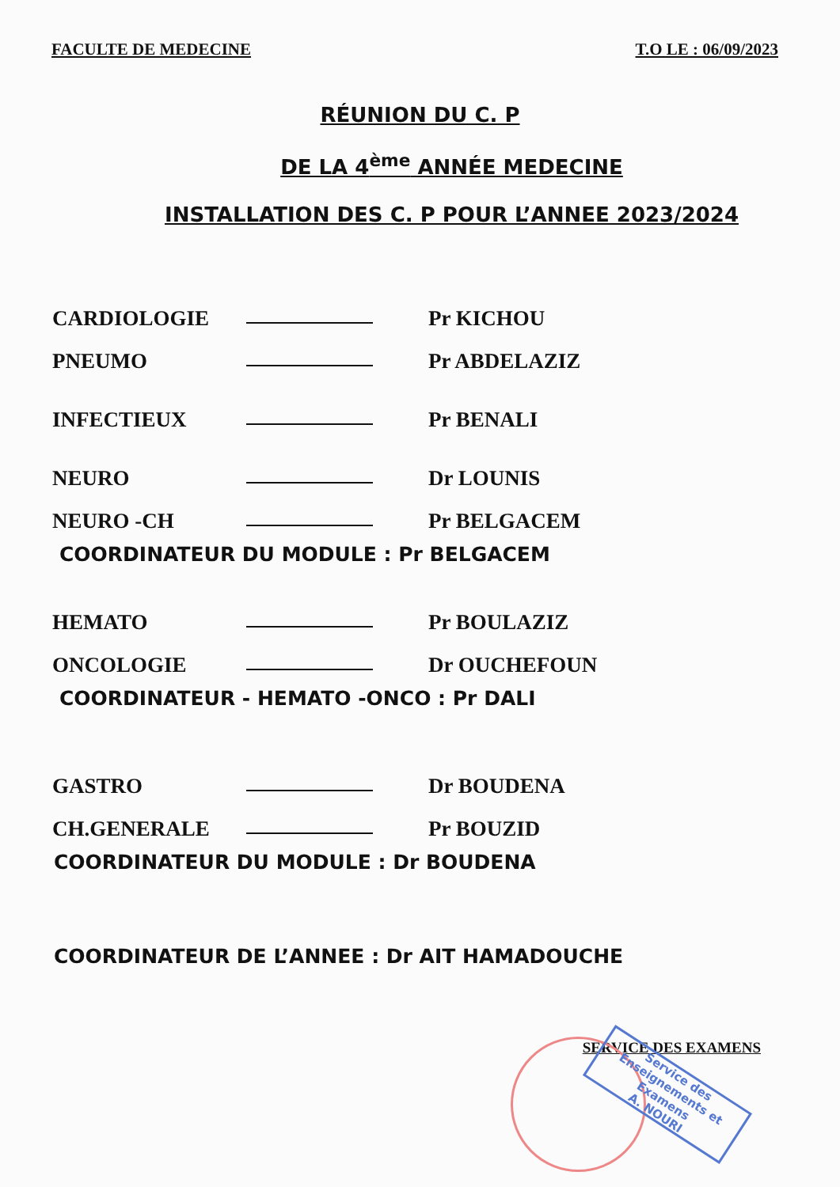FACULTE DE MEDECINE T.O LE : 06/09/2023
RÉUNION DU C. P
DE LA 4<sup>ème</sup> ANNÉE MEDECINE
INSTALLATION DES C. P POUR L’ANNEE 2023/2024
CARDIOLOGIE Pr KICHOU
PNEUMO Pr ABDELAZIZ
INFECTIEUX Pr BENALI
NEURO Dr LOUNIS
NEURO -CH Pr BELGACEM
COORDINATEUR DU MODULE : Pr BELGACEM
HEMATO Pr BOULAZIZ
ONCOLOGIE Dr OUCHEFOUN
COORDINATEUR - HEMATO -ONCO : Pr DALI
GASTRO Dr BOUDENA
CH.GENERALE Pr BOUZID
COORDINATEUR DU MODULE : Dr BOUDENA
COORDINATEUR DE L’ANNEE : Dr AIT HAMADOUCHE
SERVICE DES EXAMENS
Service des Enseignements et Examens
A. NOURI